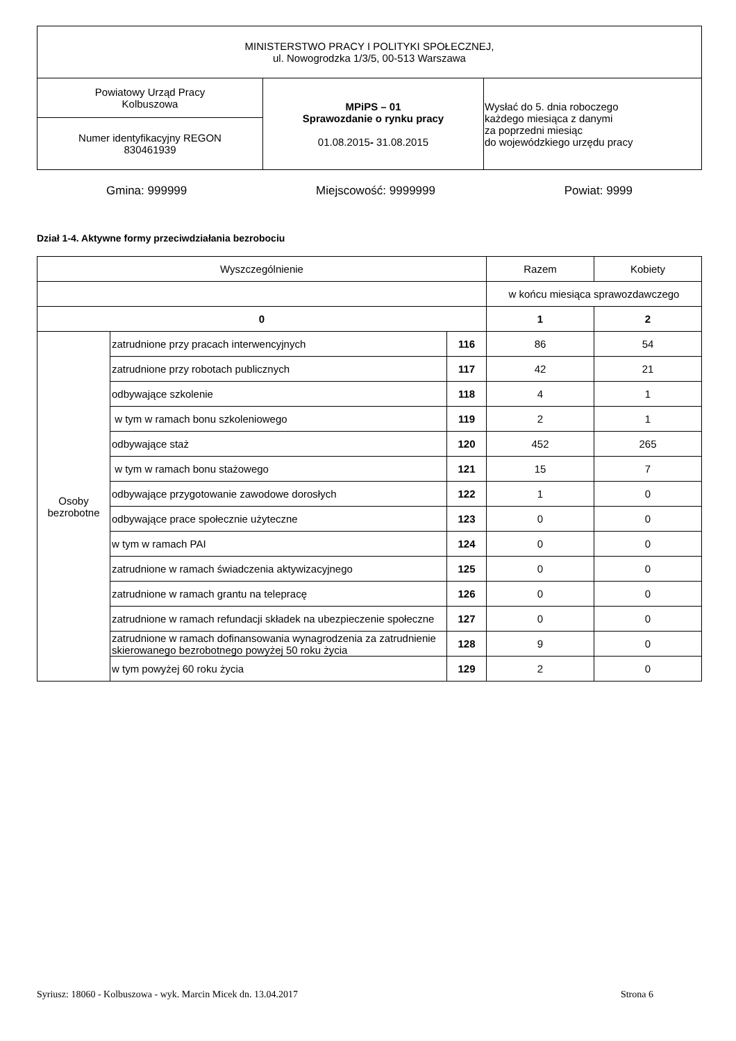| MINISTERSTWO PRACY I POLITYKI SPOŁECZNEJ, ul. Nowogrodzka 1/3/5, 00-513 Warszawa | | |
| Powiatowy Urząd Pracy Kolbuszowa | MPiPS – 01 Sprawozdanie o rynku pracy 01.08.2015 - 31.08.2015 | Wysłać do 5. dnia roboczego każdego miesiąca z danymi za poprzedni miesiąc do wojewódzkiego urzędu pracy |
| Numer identyfikacyjny REGON 830461939 | | |
Gmina: 999999 Miejscowość: 9999999 Powiat: 9999
Dział 1-4. Aktywne formy przeciwdziałania bezrobociu
| Wyszczególnienie | | | Razem | Kobiety |
| --- | --- | --- | --- | --- |
| | | | w końcu miesiąca sprawozdawczego | |
| 0 | | | 1 | 2 |
| Osoby bezrobotne | zatrudnione przy pracach interwencyjnych | 116 | 86 | 54 |
| | zatrudnione przy robotach publicznych | 117 | 42 | 21 |
| | odbywające szkolenie | 118 | 4 | 1 |
| | w tym w ramach bonu szkoleniowego | 119 | 2 | 1 |
| | odbywające staż | 120 | 452 | 265 |
| | w tym w ramach bonu stażowego | 121 | 15 | 7 |
| | odbywające przygotowanie zawodowe dorosłych | 122 | 1 | 0 |
| | odbywające prace społecznie użyteczne | 123 | 0 | 0 |
| | w tym w ramach PAI | 124 | 0 | 0 |
| | zatrudnione w ramach świadczenia aktywizacyjnego | 125 | 0 | 0 |
| | zatrudnione w ramach grantu na telepracę | 126 | 0 | 0 |
| | zatrudnione w ramach refundacji składek na ubezpieczenie społeczne | 127 | 0 | 0 |
| | zatrudnione w ramach dofinansowania wynagrodzenia za zatrudnienie skierowanego bezrobotnego powyżej 50 roku życia | 128 | 9 | 0 |
| | w tym powyżej 60 roku życia | 129 | 2 | 0 |
Syriusz: 18060 - Kolbuszowa - wyk. Marcin Micek dn. 13.04.2017 Strona 6